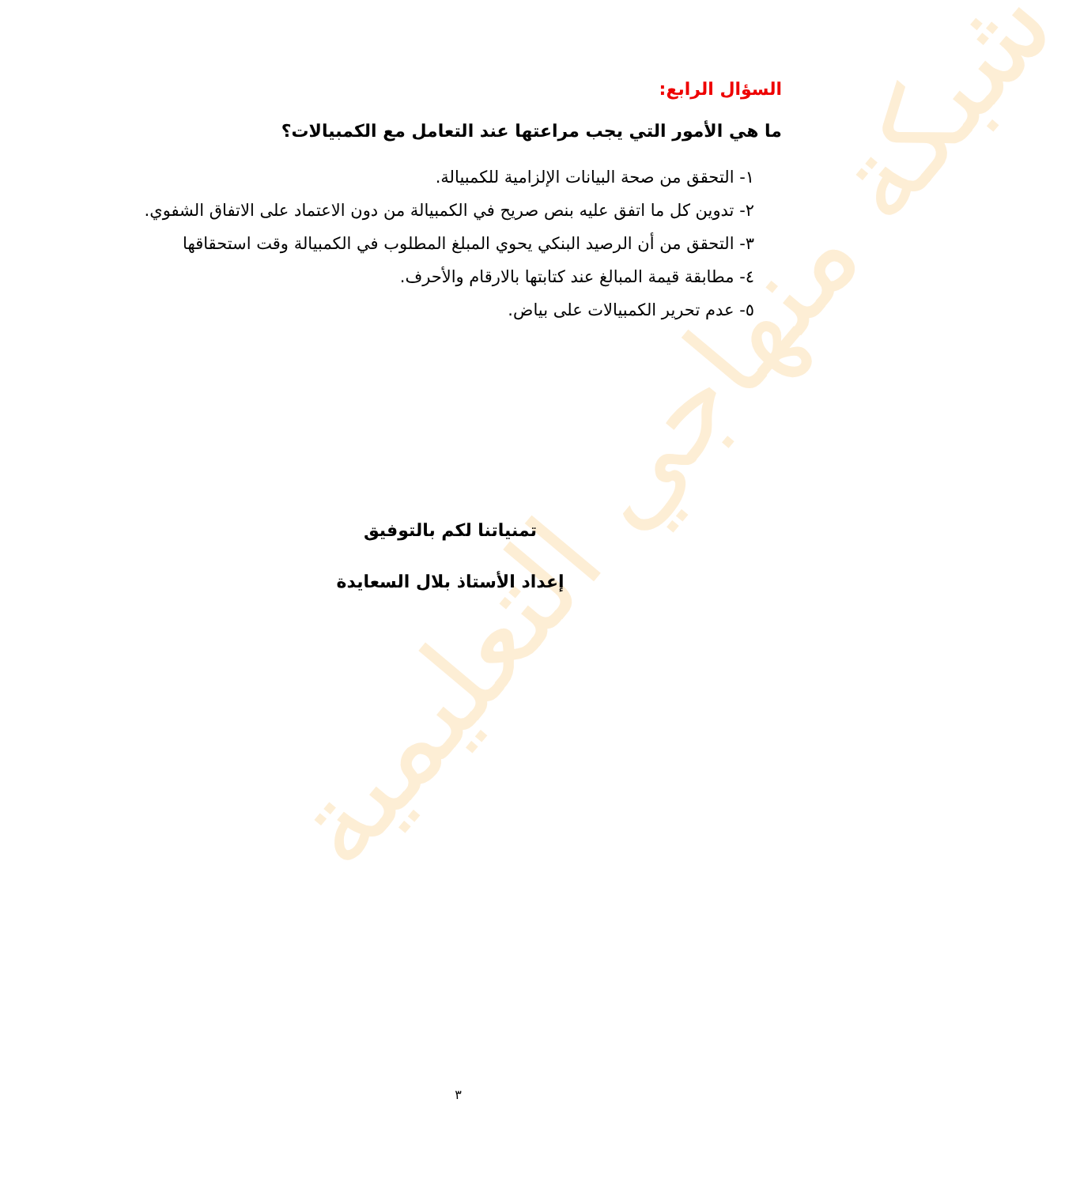شبكة منهاجي التعليمية
السؤال الرابع:
ما هي الأمور التي يجب مراعتها عند التعامل مع الكمبيالات؟
١- التحقق من صحة البيانات الإلزامية للكمبيالة.
٢- تدوين كل ما اتفق عليه بنص صريح في الكمبيالة من دون الاعتماد على الاتفاق الشفوي.
٣- التحقق من أن الرصيد البنكي يحوي المبلغ المطلوب في الكمبيالة وقت استحقاقها
٤- مطابقة قيمة المبالغ عند كتابتها بالارقام والأحرف.
٥- عدم تحرير الكمبيالات على بياض.
تمنياتنا لكم بالتوفيق
إعداد الأستاذ بلال السعايدة
٣